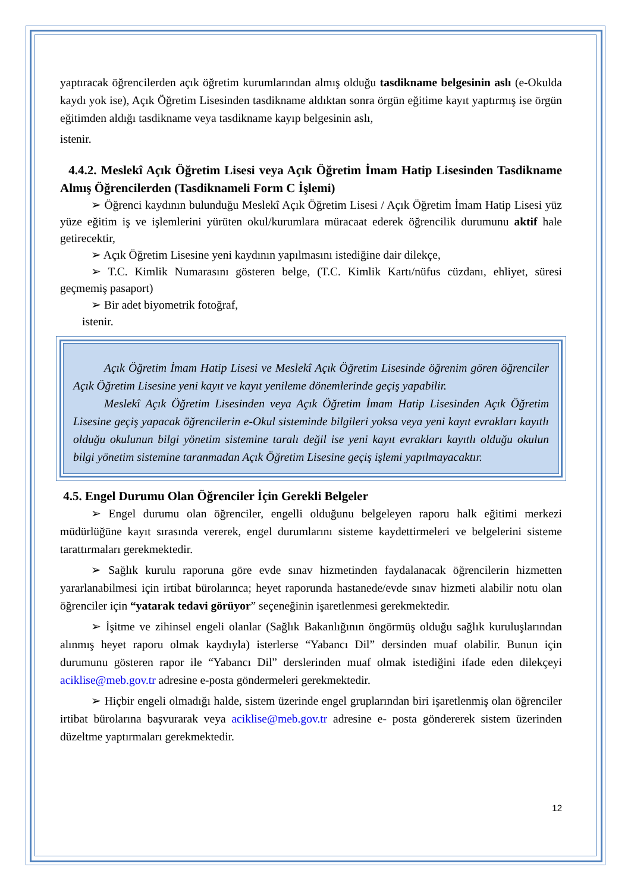yaptıracak öğrencilerden açık öğretim kurumlarından almış olduğu tasdikname belgesinin aslı (e-Okulda kaydı yok ise), Açık Öğretim Lisesinden tasdikname aldıktan sonra örgün eğitime kayıt yaptırmış ise örgün eğitimden aldığı tasdikname veya tasdikname kayıp belgesinin aslı,
istenir.
4.4.2. Meslekî Açık Öğretim Lisesi veya Açık Öğretim İmam Hatip Lisesinden Tasdikname Almış Öğrencilerden (Tasdiknameli Form C İşlemi)
➢ Öğrenci kaydının bulunduğu Meslekî Açık Öğretim Lisesi / Açık Öğretim İmam Hatip Lisesi yüz yüze eğitim iş ve işlemlerini yürüten okul/kurumlara müracaat ederek öğrencilik durumunu aktif hale getirecektir,
➢ Açık Öğretim Lisesine yeni kaydının yapılmasını istediğine dair dilekçe,
➢ T.C. Kimlik Numarasını gösteren belge, (T.C. Kimlik Kartı/nüfus cüzdanı, ehliyet, süresi geçmemiş pasaport)
➢ Bir adet biyometrik fotoğraf,
istenir.
Açık Öğretim İmam Hatip Lisesi ve Meslekî Açık Öğretim Lisesinde öğrenim gören öğrenciler Açık Öğretim Lisesine yeni kayıt ve kayıt yenileme dönemlerinde geçiş yapabilir.
Meslekî Açık Öğretim Lisesinden veya Açık Öğretim İmam Hatip Lisesinden Açık Öğretim Lisesine geçiş yapacak öğrencilerin e-Okul sisteminde bilgileri yoksa veya yeni kayıt evrakları kayıtlı olduğu okulunun bilgi yönetim sistemine taralı değil ise yeni kayıt evrakları kayıtlı olduğu okulun bilgi yönetim sistemine taranmadan Açık Öğretim Lisesine geçiş işlemi yapılmayacaktır.
4.5. Engel Durumu Olan Öğrenciler İçin Gerekli Belgeler
➢ Engel durumu olan öğrenciler, engelli olduğunu belgeleyen raporu halk eğitimi merkezi müdürlüğüne kayıt sırasında vererek, engel durumlarını sisteme kaydettirmeleri ve belgelerini sisteme tarattırmaları gerekmektedir.
➢ Sağlık kurulu raporuna göre evde sınav hizmetinden faydalanacak öğrencilerin hizmetten yararlanabilmesi için irtibat bürolarınca; heyet raporunda hastanede/evde sınav hizmeti alabilir notu olan öğrenciler için “yatarak tedavi görüyor” seçeneğinin işaretlenmesi gerekmektedir.
➢ İşitme ve zihinsel engeli olanlar (Sağlık Bakanlığının öngörmüş olduğu sağlık kuruluşlarından alınmış heyet raporu olmak kaydıyla) isterlerse “Yabancı Dil” dersinden muaf olabilir. Bunun için durumunu gösteren rapor ile “Yabancı Dil” derslerinden muaf olmak istediğini ifade eden dilekçeyi aciklise@meb.gov.tr adresine e-posta göndermeleri gerekmektedir.
➢ Hiçbir engeli olmadığı halde, sistem üzerinde engel gruplarından biri işaretlenmiş olan öğrenciler irtibat bürolarına başvurarak veya aciklise@meb.gov.tr adresine e- posta göndererek sistem üzerinden düzeltme yaptırmaları gerekmektedir.
12